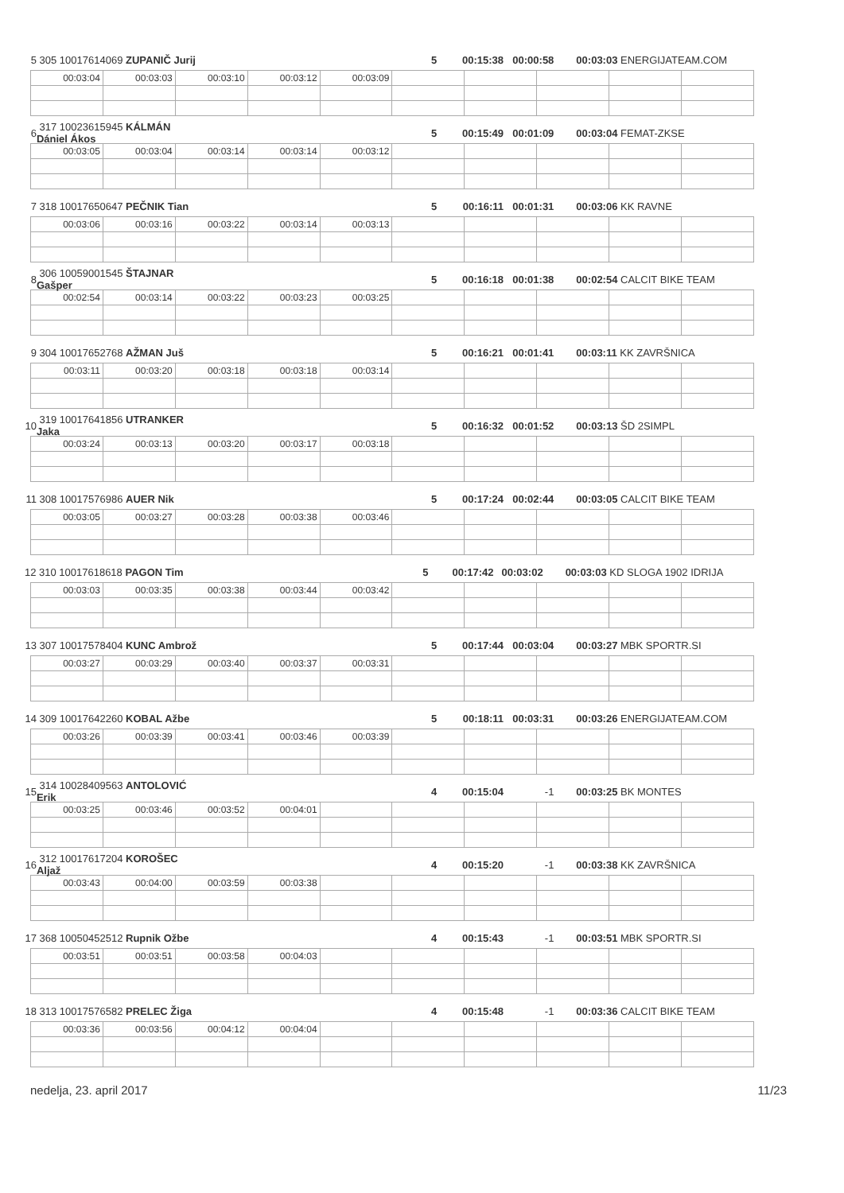5 305 10017614069 ZUPANIČ Jurij 5 00:15:38 00:00:58 00:03:03 ENERGIJATEAM.COM
| 00:03:04 | 00:03:03 | 00:03:10 | 00:03:12 | 00:03:09 | | | | | |
6 317 10023615945 KÁLMÁN Dániel Ákos 5 00:15:49 00:01:09 00:03:04 FEMAT-ZKSE
| 00:03:05 | 00:03:04 | 00:03:14 | 00:03:14 | 00:03:12 | | | | | |
7 318 10017650647 PEČNIK Tian 5 00:16:11 00:01:31 00:03:06 KK RAVNE
| 00:03:06 | 00:03:16 | 00:03:22 | 00:03:14 | 00:03:13 | | | | | |
8 306 10059001545 ŠTAJNAR Gašper 5 00:16:18 00:01:38 00:02:54 CALCIT BIKE TEAM
| 00:02:54 | 00:03:14 | 00:03:22 | 00:03:23 | 00:03:25 | | | | | |
9 304 10017652768 AŽMAN Juš 5 00:16:21 00:01:41 00:03:11 KK ZAVRŠNICA
| 00:03:11 | 00:03:20 | 00:03:18 | 00:03:18 | 00:03:14 | | | | | |
10 319 10017641856 UTRANKER Jaka 5 00:16:32 00:01:52 00:03:13 ŠD 2SIMPL
| 00:03:24 | 00:03:13 | 00:03:20 | 00:03:17 | 00:03:18 | | | | | |
11 308 10017576986 AUER Nik 5 00:17:24 00:02:44 00:03:05 CALCIT BIKE TEAM
| 00:03:05 | 00:03:27 | 00:03:28 | 00:03:38 | 00:03:46 | | | | | |
12 310 10017618618 PAGON Tim 5 00:17:42 00:03:02 00:03:03 KD SLOGA 1902 IDRIJA
| 00:03:03 | 00:03:35 | 00:03:38 | 00:03:44 | 00:03:42 | | | | | |
13 307 10017578404 KUNC Ambrož 5 00:17:44 00:03:04 00:03:27 MBK SPORTR.SI
| 00:03:27 | 00:03:29 | 00:03:40 | 00:03:37 | 00:03:31 | | | | | |
14 309 10017642260 KOBAL Ažbe 5 00:18:11 00:03:31 00:03:26 ENERGIJATEAM.COM
| 00:03:26 | 00:03:39 | 00:03:41 | 00:03:46 | 00:03:39 | | | | | |
15 314 10028409563 ANTOLOVIĆ Erik 4 00:15:04 -1 00:03:25 BK MONTES
| 00:03:25 | 00:03:46 | 00:03:52 | 00:04:01 | | | | | | |
16 312 10017617204 KOROŠEC Aljaž 4 00:15:20 -1 00:03:38 KK ZAVRŠNICA
| 00:03:43 | 00:04:00 | 00:03:59 | 00:03:38 | | | | | | |
17 368 10050452512 Rupnik Ožbe 4 00:15:43 -1 00:03:51 MBK SPORTR.SI
| 00:03:51 | 00:03:51 | 00:03:58 | 00:04:03 | | | | | | |
18 313 10017576582 PRELEC Žiga 4 00:15:48 -1 00:03:36 CALCIT BIKE TEAM
| 00:03:36 | 00:03:56 | 00:04:12 | 00:04:04 | | | | | | |
nedelja, 23. april 2017 11/23